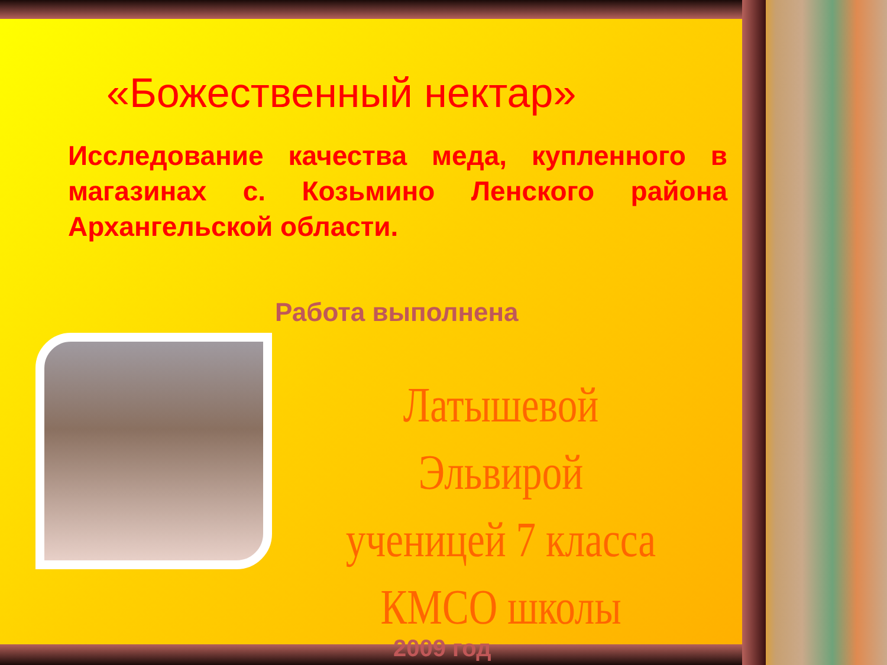«Божественный нектар»
Исследование качества меда, купленного в магазинах с. Козьмино Ленского района Архангельской области.
Работа выполнена
Латышевой Эльвирой ученицей 7 класса КМСО школы
2009 год